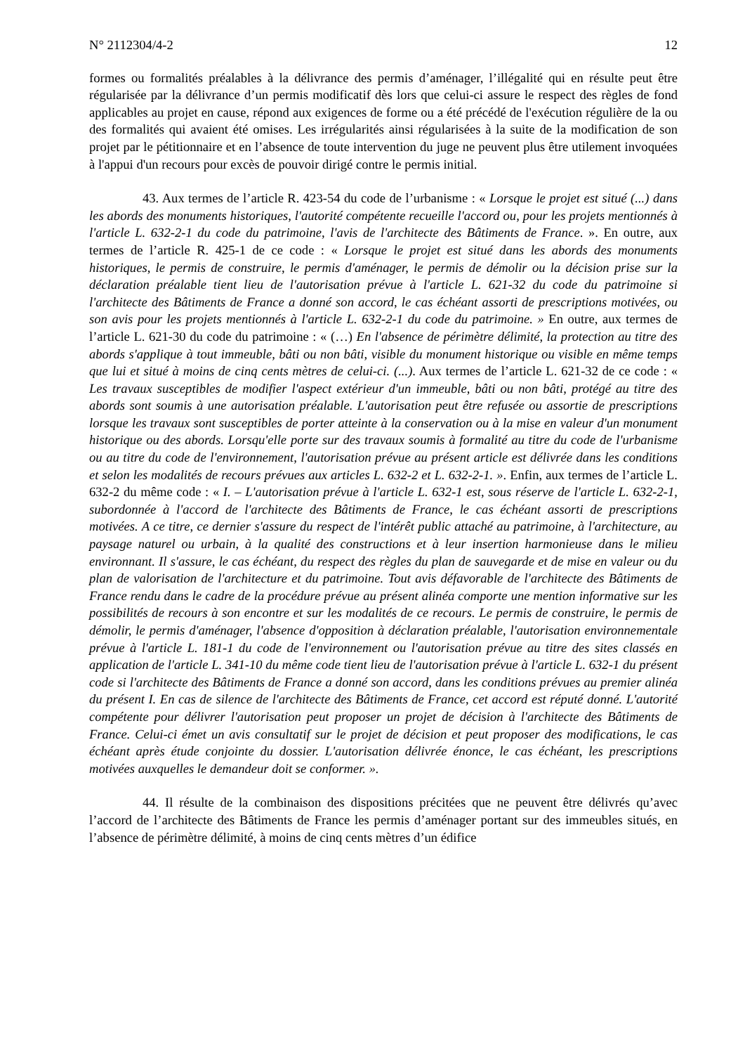N° 2112304/4-2 12
formes ou formalités préalables à la délivrance des permis d’aménager, l’illégalité qui en résulte peut être régularisée par la délivrance d’un permis modificatif dès lors que celui-ci assure le respect des règles de fond applicables au projet en cause, répond aux exigences de forme ou a été précédé de l'exécution régulière de la ou des formalités qui avaient été omises. Les irrégularités ainsi régularisées à la suite de la modification de son projet par le pétitionnaire et en l’absence de toute intervention du juge ne peuvent plus être utilement invoquées à l'appui d'un recours pour excès de pouvoir dirigé contre le permis initial.
43. Aux termes de l’article R. 423-54 du code de l’urbanisme : « Lorsque le projet est situé (...) dans les abords des monuments historiques, l'autorité compétente recueille l'accord ou, pour les projets mentionnés à l'article L. 632-2-1 du code du patrimoine, l'avis de l'architecte des Bâtiments de France. ». En outre, aux termes de l’article R. 425-1 de ce code : « Lorsque le projet est situé dans les abords des monuments historiques, le permis de construire, le permis d'aménager, le permis de démolir ou la décision prise sur la déclaration préalable tient lieu de l'autorisation prévue à l'article L. 621-32 du code du patrimoine si l'architecte des Bâtiments de France a donné son accord, le cas échéant assorti de prescriptions motivées, ou son avis pour les projets mentionnés à l'article L. 632-2-1 du code du patrimoine. » En outre, aux termes de l’article L. 621-30 du code du patrimoine : « (…) En l'absence de périmètre délimité, la protection au titre des abords s'applique à tout immeuble, bâti ou non bâti, visible du monument historique ou visible en même temps que lui et situé à moins de cinq cents mètres de celui-ci. (...). Aux termes de l’article L. 621-32 de ce code : « Les travaux susceptibles de modifier l'aspect extérieur d'un immeuble, bâti ou non bâti, protégé au titre des abords sont soumis à une autorisation préalable. L'autorisation peut être refusée ou assortie de prescriptions lorsque les travaux sont susceptibles de porter atteinte à la conservation ou à la mise en valeur d'un monument historique ou des abords. Lorsqu'elle porte sur des travaux soumis à formalité au titre du code de l'urbanisme ou au titre du code de l'environnement, l'autorisation prévue au présent article est délivrée dans les conditions et selon les modalités de recours prévues aux articles L. 632-2 et L. 632-2-1. ». Enfin, aux termes de l’article L. 632-2 du même code : « I. – L'autorisation prévue à l'article L. 632-1 est, sous réserve de l'article L. 632-2-1, subordonnée à l'accord de l'architecte des Bâtiments de France, le cas échéant assorti de prescriptions motivées. A ce titre, ce dernier s'assure du respect de l'intérêt public attaché au patrimoine, à l'architecture, au paysage naturel ou urbain, à la qualité des constructions et à leur insertion harmonieuse dans le milieu environnant. Il s'assure, le cas échéant, du respect des règles du plan de sauvegarde et de mise en valeur ou du plan de valorisation de l'architecture et du patrimoine. Tout avis défavorable de l'architecte des Bâtiments de France rendu dans le cadre de la procédure prévue au présent alinéa comporte une mention informative sur les possibilités de recours à son encontre et sur les modalités de ce recours. Le permis de construire, le permis de démolir, le permis d'aménager, l'absence d'opposition à déclaration préalable, l'autorisation environnementale prévue à l'article L. 181-1 du code de l'environnement ou l'autorisation prévue au titre des sites classés en application de l'article L. 341-10 du même code tient lieu de l'autorisation prévue à l'article L. 632-1 du présent code si l'architecte des Bâtiments de France a donné son accord, dans les conditions prévues au premier alinéa du présent I. En cas de silence de l'architecte des Bâtiments de France, cet accord est réputé donné. L'autorité compétente pour délivrer l'autorisation peut proposer un projet de décision à l'architecte des Bâtiments de France. Celui-ci émet un avis consultatif sur le projet de décision et peut proposer des modifications, le cas échéant après étude conjointe du dossier. L'autorisation délivrée énonce, le cas échéant, les prescriptions motivées auxquelles le demandeur doit se conformer. ».
44. Il résulte de la combinaison des dispositions précitées que ne peuvent être délivrés qu’avec l’accord de l’architecte des Bâtiments de France les permis d’aménager portant sur des immeubles situés, en l’absence de périmètre délimité, à moins de cinq cents mètres d’un édifice